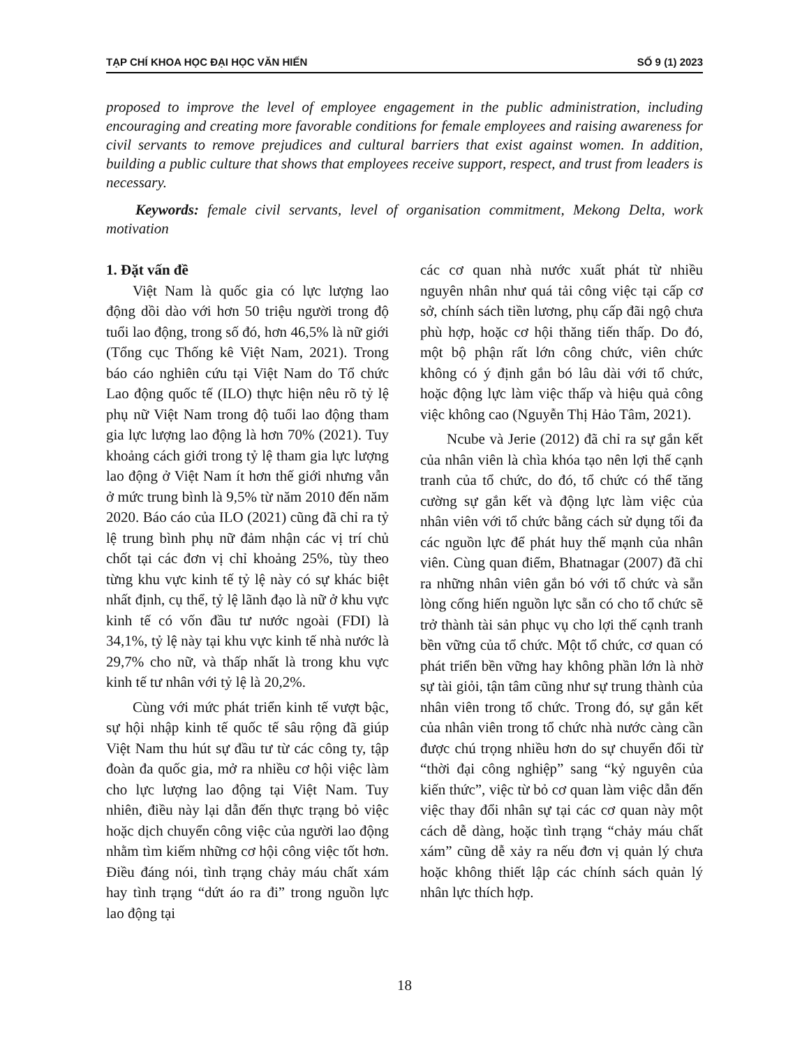TẠP CHÍ KHOA HỌC ĐẠI HỌC VĂN HIẾN SỐ 9 (1) 2023
proposed to improve the level of employee engagement in the public administration, including encouraging and creating more favorable conditions for female employees and raising awareness for civil servants to remove prejudices and cultural barriers that exist against women. In addition, building a public culture that shows that employees receive support, respect, and trust from leaders is necessary.
Keywords: female civil servants, level of organisation commitment, Mekong Delta, work motivation
1. Đặt vấn đề
Việt Nam là quốc gia có lực lượng lao động dồi dào với hơn 50 triệu người trong độ tuổi lao động, trong số đó, hơn 46,5% là nữ giới (Tổng cục Thống kê Việt Nam, 2021). Trong báo cáo nghiên cứu tại Việt Nam do Tổ chức Lao động quốc tế (ILO) thực hiện nêu rõ tỷ lệ phụ nữ Việt Nam trong độ tuổi lao động tham gia lực lượng lao động là hơn 70% (2021). Tuy khoảng cách giới trong tỷ lệ tham gia lực lượng lao động ở Việt Nam ít hơn thế giới nhưng vẫn ở mức trung bình là 9,5% từ năm 2010 đến năm 2020. Báo cáo của ILO (2021) cũng đã chỉ ra tỷ lệ trung bình phụ nữ đảm nhận các vị trí chủ chốt tại các đơn vị chỉ khoảng 25%, tùy theo từng khu vực kinh tế tỷ lệ này có sự khác biệt nhất định, cụ thể, tỷ lệ lãnh đạo là nữ ở khu vực kinh tế có vốn đầu tư nước ngoài (FDI) là 34,1%, tỷ lệ này tại khu vực kinh tế nhà nước là 29,7% cho nữ, và thấp nhất là trong khu vực kinh tế tư nhân với tỷ lệ là 20,2%.
Cùng với mức phát triển kinh tế vượt bậc, sự hội nhập kinh tế quốc tế sâu rộng đã giúp Việt Nam thu hút sự đầu tư từ các công ty, tập đoàn đa quốc gia, mở ra nhiều cơ hội việc làm cho lực lượng lao động tại Việt Nam. Tuy nhiên, điều này lại dẫn đến thực trạng bỏ việc hoặc dịch chuyển công việc của người lao động nhằm tìm kiếm những cơ hội công việc tốt hơn. Điều đáng nói, tình trạng chảy máu chất xám hay tình trạng “dứt áo ra đi” trong nguồn lực lao động tại
các cơ quan nhà nước xuất phát từ nhiều nguyên nhân như quá tải công việc tại cấp cơ sở, chính sách tiền lương, phụ cấp đãi ngộ chưa phù hợp, hoặc cơ hội thăng tiến thấp. Do đó, một bộ phận rất lớn công chức, viên chức không có ý định gắn bó lâu dài với tổ chức, hoặc động lực làm việc thấp và hiệu quả công việc không cao (Nguyễn Thị Hảo Tâm, 2021).
Ncube và Jerie (2012) đã chỉ ra sự gắn kết của nhân viên là chìa khóa tạo nên lợi thế cạnh tranh của tổ chức, do đó, tổ chức có thể tăng cường sự gắn kết và động lực làm việc của nhân viên với tổ chức bằng cách sử dụng tối đa các nguồn lực để phát huy thế mạnh của nhân viên. Cùng quan điểm, Bhatnagar (2007) đã chỉ ra những nhân viên gắn bó với tổ chức và sẵn lòng cống hiến nguồn lực sẵn có cho tổ chức sẽ trở thành tài sản phục vụ cho lợi thế cạnh tranh bền vững của tổ chức. Một tổ chức, cơ quan có phát triển bền vững hay không phần lớn là nhờ sự tài giỏi, tận tâm cũng như sự trung thành của nhân viên trong tổ chức. Trong đó, sự gắn kết của nhân viên trong tổ chức nhà nước càng cần được chú trọng nhiều hơn do sự chuyển đổi từ “thời đại công nghiệp” sang “kỷ nguyên của kiến thức”, việc từ bỏ cơ quan làm việc dẫn đến việc thay đổi nhân sự tại các cơ quan này một cách dễ dàng, hoặc tình trạng “chảy máu chất xám” cũng dễ xảy ra nếu đơn vị quản lý chưa hoặc không thiết lập các chính sách quản lý nhân lực thích hợp.
18